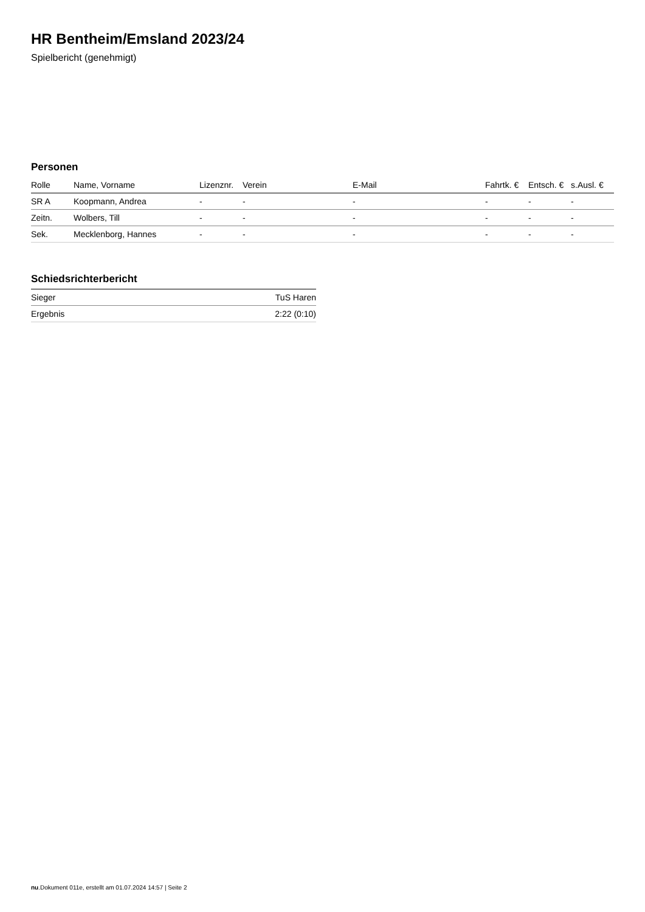HR Bentheim/Emsland 2023/24
Spielbericht (genehmigt)
Personen
| Rolle | Name, Vorname | Lizenznr. | Verein | E-Mail | Fahrtk. € | Entsch. € | s.Ausl. € |
| --- | --- | --- | --- | --- | --- | --- | --- |
| SR A | Koopmann, Andrea | - | - | - | - | - | - |
| Zeitn. | Wolbers, Till | - | - | - | - | - | - |
| Sek. | Mecklenborg, Hannes | - | - | - | - | - | - |
Schiedsrichterbericht
| Sieger | TuS Haren |
| Ergebnis | 2:22 (0:10) |
nu.Dokument 011e, erstellt am 01.07.2024 14:57 | Seite 2